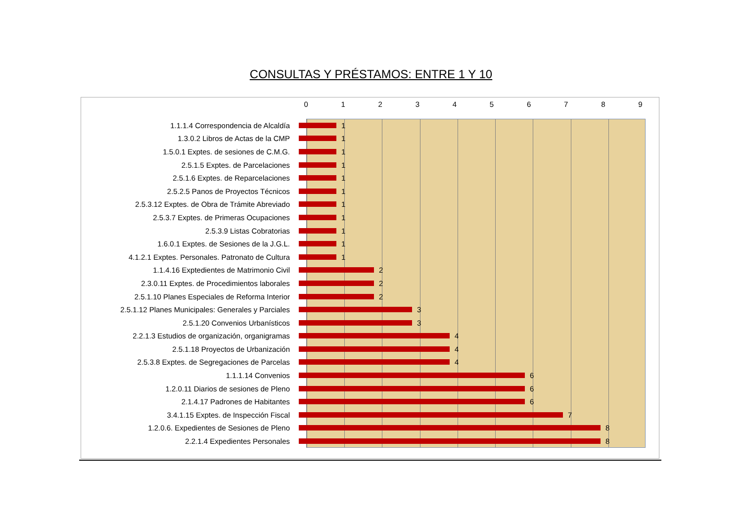CONSULTAS Y PRÉSTAMOS: ENTRE 1 Y 10
0 1 2 3 4 5 6 7 8 9
1.1.1.4 Correspondencia de Alcaldía 1
1.3.0.2 Libros de Actas de la CMP 1
1.5.0.1 Exptes. de sesiones de C.M.G. 1
2.5.1.5 Exptes. de Parcelaciones 1
2.5.1.6 Exptes. de Reparcelaciones 1
2.5.2.5 Panos de Proyectos Técnicos 1
2.5.3.12 Exptes. de Obra de Trámite Abreviado 1
2.5.3.7 Exptes. de Primeras Ocupaciones 1
2.5.3.9 Listas Cobratorias 1
1.6.0.1 Exptes. de Sesiones de la J.G.L. 1
4.1.2.1 Exptes. Personales. Patronato de Cultura 1
1.1.4.16 Exptedientes de Matrimonio Civil 2
2.3.0.11 Exptes. de Procedimientos laborales 2
2.5.1.10 Planes Especiales de Reforma Interior 2
2.5.1.12 Planes Municipales: Generales y Parciales 3
2.5.1.20 Convenios Urbanísticos 3
2.2.1.3 Estudios de organización, organigramas 4
2.5.1.18 Proyectos de Urbanización 4
2.5.3.8 Exptes. de Segregaciones de Parcelas 4
1.1.1.14 Convenios 6
1.2.0.11 Diarios de sesiones de Pleno 6
2.1.4.17 Padrones de Habitantes 6
3.4.1.15 Exptes. de Inspección Fiscal 7
1.2.0.6. Expedientes de Sesiones de Pleno 8
2.2.1.4 Expedientes Personales 8